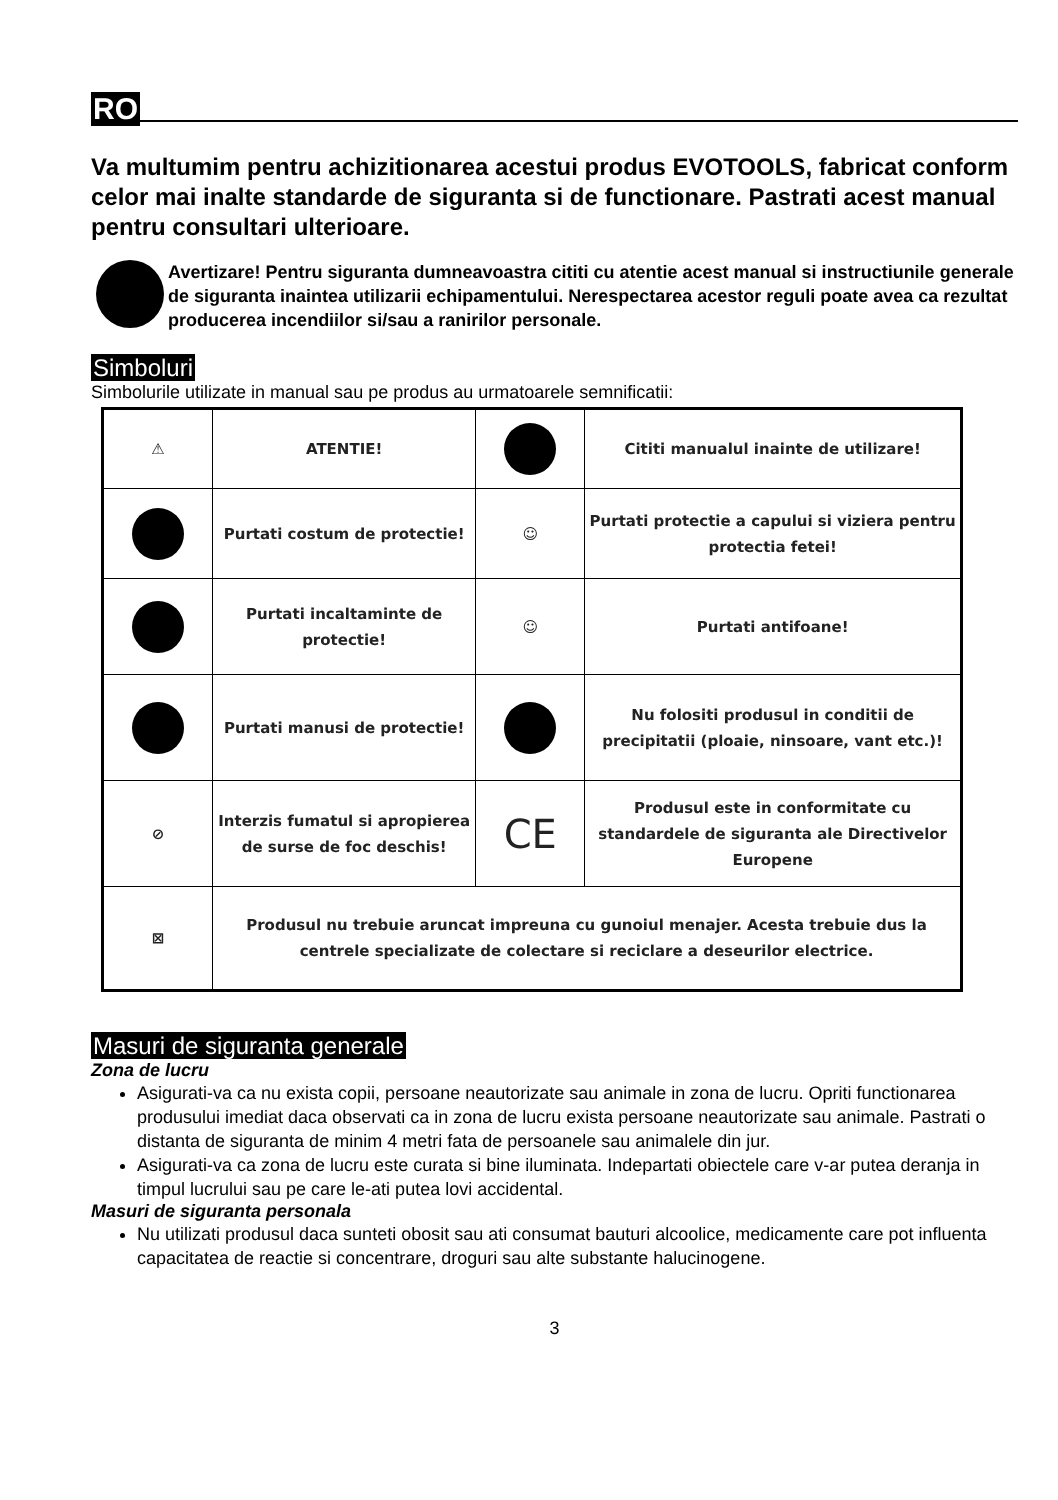RO
Va multumim pentru achizitionarea acestui produs EVOTOOLS, fabricat conform celor mai inalte standarde de siguranta si de functionare. Pastrati acest manual pentru consultari ulterioare.
Avertizare! Pentru siguranta dumneavoastra cititi cu atentie acest manual si instructiunile generale de siguranta inaintea utilizarii echipamentului. Nerespectarea acestor reguli poate avea ca rezultat producerea incendiilor si/sau a ranirilor personale.
Simboluri
Simbolurile utilizate in manual sau pe produs au urmatoarele semnificatii:
| ⚠ | ATENTIE! | | Cititi manualul inainte de utilizare! |
| | Purtati costum de protectie! | ☺ | Purtati protectie a capului si viziera pentru protectia fetei! |
| | Purtati incaltaminte de protectie! | ☺ | Purtati antifoane! |
| | Purtati manusi de protectie! | | Nu folositi produsul in conditii de precipitatii (ploaie, ninsoare, vant etc.)! |
| ⊘ | Interzis fumatul si apropierea de surse de foc deschis! | CE | Produsul este in conformitate cu standardele de siguranta ale Directivelor Europene |
| ⊠ | Produsul nu trebuie aruncat impreuna cu gunoiul menajer. Acesta trebuie dus la centrele specializate de colectare si reciclare a deseurilor electrice. | | |
Masuri de siguranta generale
Zona de lucru
Asigurati-va ca nu exista copii, persoane neautorizate sau animale in zona de lucru. Opriti functionarea produsului imediat daca observati ca in zona de lucru exista persoane neautorizate sau animale. Pastrati o distanta de siguranta de minim 4 metri fata de persoanele sau animalele din jur.
Asigurati-va ca zona de lucru este curata si bine iluminata. Indepartati obiectele care v-ar putea deranja in timpul lucrului sau pe care le-ati putea lovi accidental.
Masuri de siguranta personala
Nu utilizati produsul daca sunteti obosit sau ati consumat bauturi alcoolice, medicamente care pot influenta capacitatea de reactie si concentrare, droguri sau alte substante halucinogene.
3